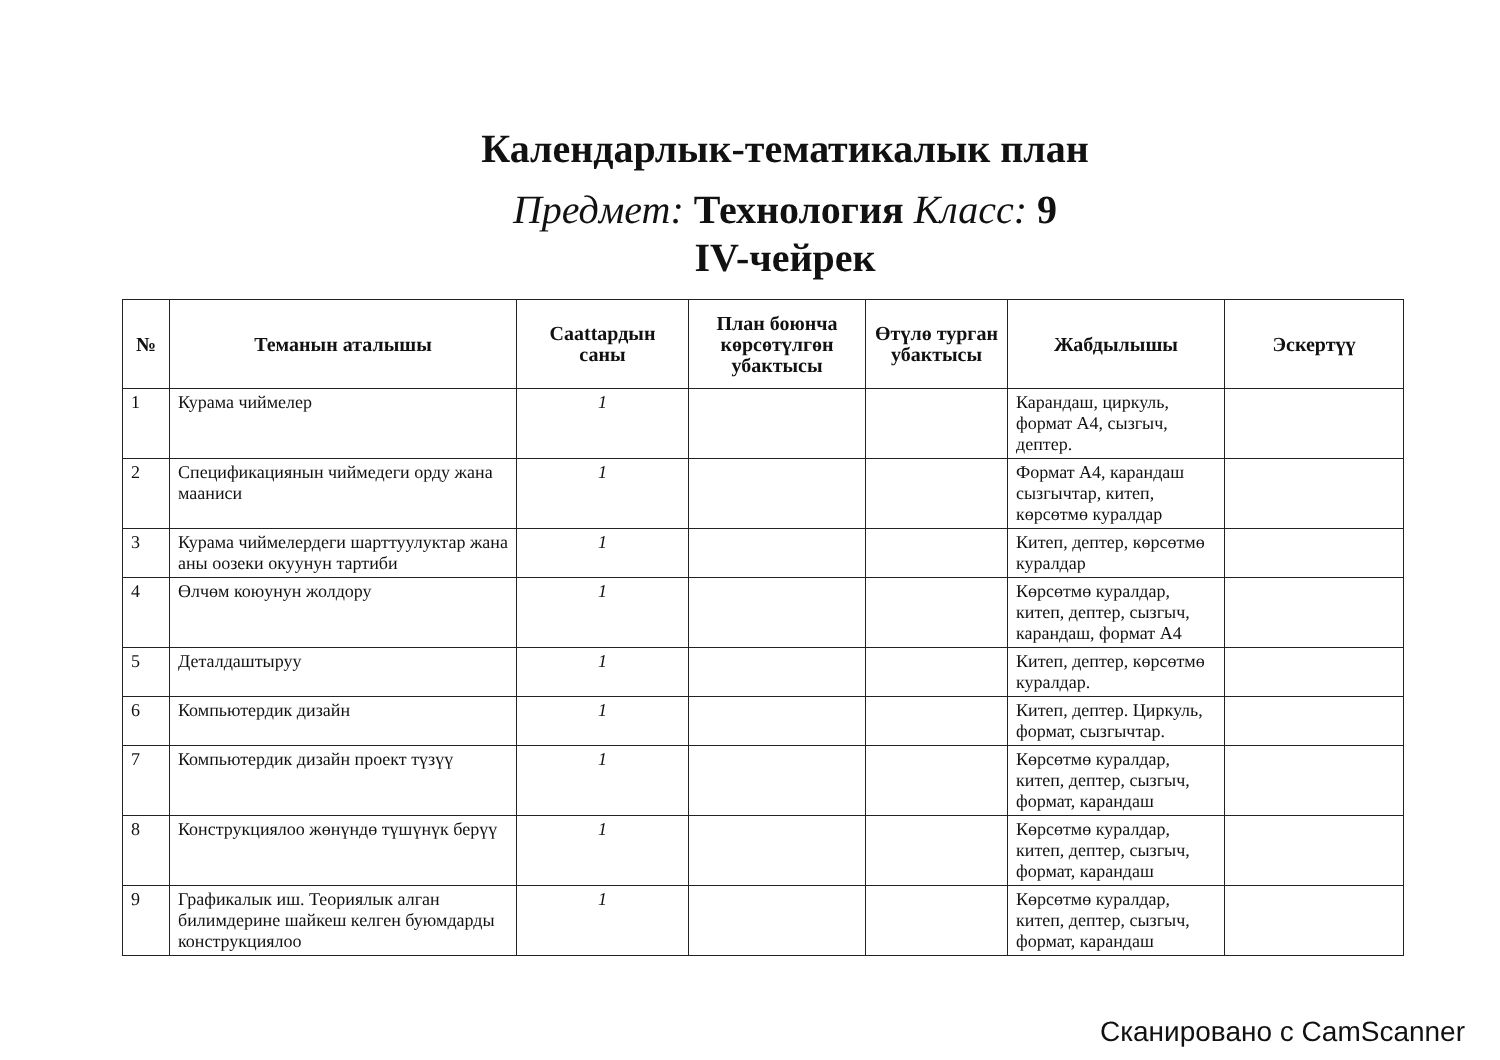Календарлык-тематикалык план
Предмет: Технология Класс: 9
IV-чейрек
| № | Теманын аталышы | Саattардын саны | План боюнча көрсөтүлгөн убактысы | Өтүлө турган убактысы | Жабдылышы | Эскертүү |
| --- | --- | --- | --- | --- | --- | --- |
| 1 | Курама чиймелер | 1 | | | Карандаш, циркуль, формат А4, сызгыч, дептер. | |
| 2 | Спецификациянын чиймедеги орду жана мааниси | 1 | | | Формат А4, карандаш сызгычтар, китеп, көрсөтмө куралдар | |
| 3 | Курама чиймелердеги шарттуулуктар жана аны оозеки окуунун тартиби | 1 | | | Китеп, дептер, көрсөтмө куралдар | |
| 4 | Өлчөм коюунун жолдору | 1 | | | Көрсөтмө куралдар, китеп, дептер, сызгыч, карандаш, формат А4 | |
| 5 | Деталдаштыруу | 1 | | | Китеп, дептер, көрсөтмө куралдар. | |
| 6 | Компьютердик дизайн | 1 | | | Китеп, дептер. Циркуль, формат, сызгычтар. | |
| 7 | Компьютердик дизайн проект түзүү | 1 | | | Көрсөтмө куралдар, китеп, дептер, сызгыч, формат, карандаш | |
| 8 | Конструкциялоо жөнүндө түшүнүк берүү | 1 | | | Көрсөтмө куралдар, китеп, дептер, сызгыч, формат, карандаш | |
| 9 | Графикалык иш. Теориялык алган билимдерине шайкеш келген буюмдарды конструкциялоо | 1 | | | Көрсөтмө куралдар, китеп, дептер, сызгыч, формат, карандаш | |
Сканировано с CamScanner